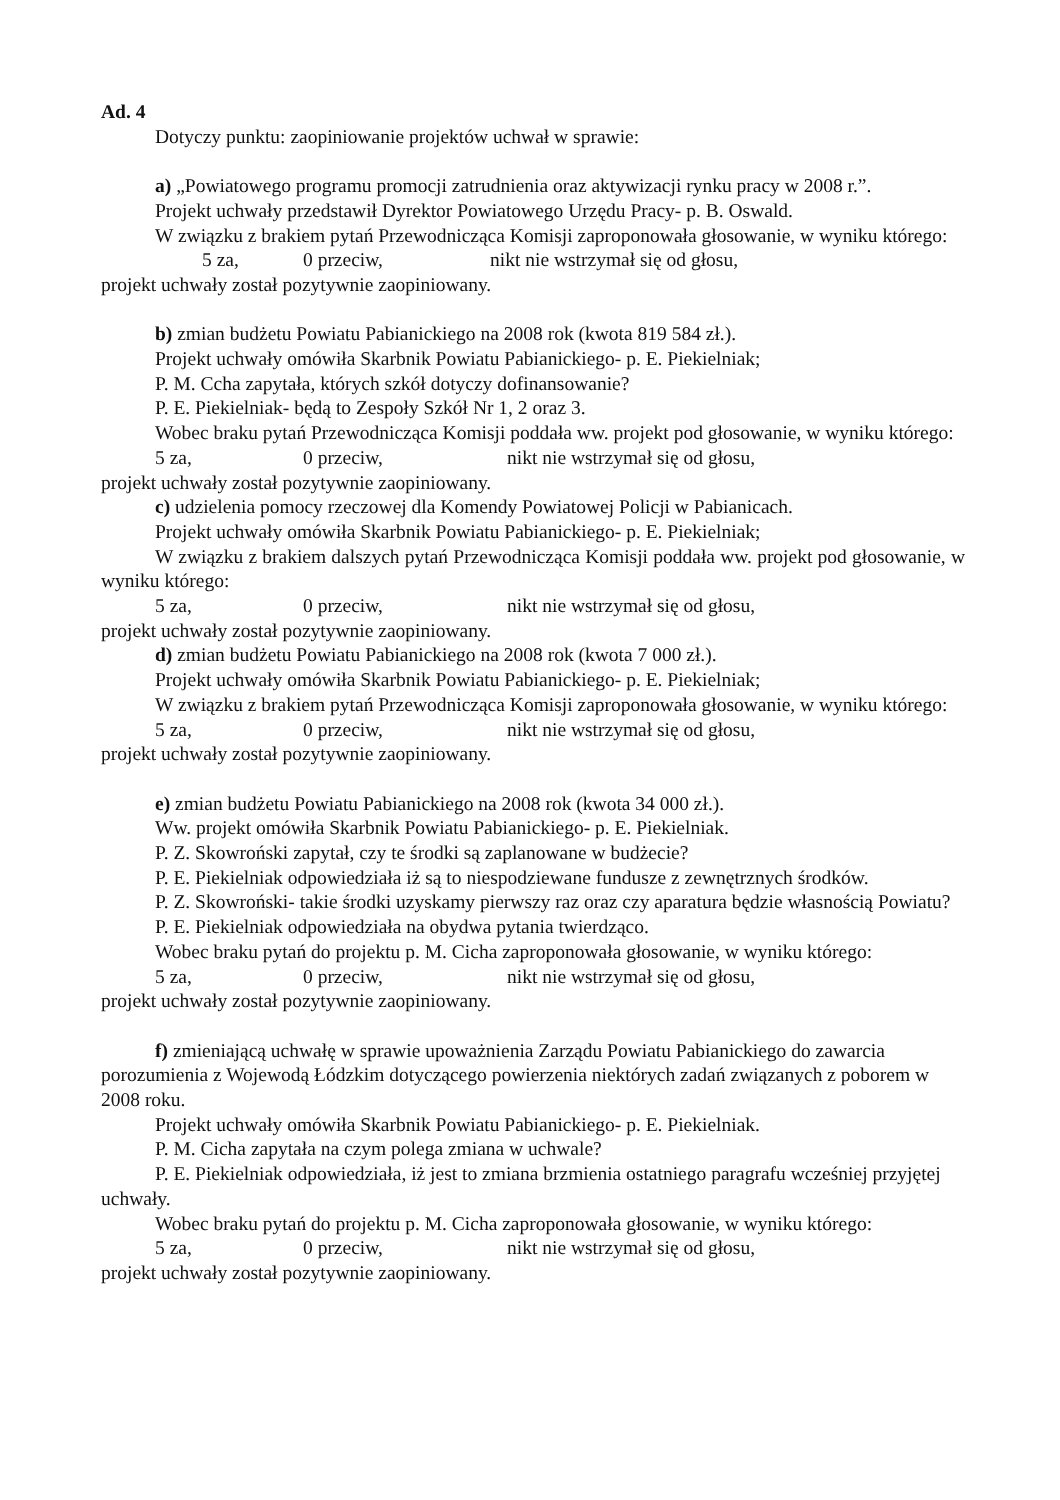Ad. 4
Dotyczy punktu: zaopiniowanie projektów uchwał w sprawie:
a) „Powiatowego programu promocji zatrudnienia oraz aktywizacji rynku pracy w 2008 r.”.
Projekt uchwały przedstawił Dyrektor Powiatowego Urzędu Pracy- p. B. Oswald.
W związku z brakiem pytań Przewodnicząca Komisji zaproponowała głosowanie, w wyniku którego:
5 za, 0 przeciw, nikt nie wstrzymał się od głosu,
projekt uchwały został pozytywnie zaopiniowany.
b) zmian budżetu Powiatu Pabianickiego na 2008 rok (kwota 819 584 zł.).
Projekt uchwały omówiła Skarbnik Powiatu Pabianickiego- p. E. Piekielniak;
P. M. Ccha zapytała, których szkół dotyczy dofinansowanie?
P. E. Piekielniak- będą to Zespoły Szkół Nr 1, 2 oraz 3.
Wobec braku pytań Przewodnicząca Komisji poddała ww. projekt pod głosowanie, w wyniku którego:
5 za, 0 przeciw, nikt nie wstrzymał się od głosu,
projekt uchwały został pozytywnie zaopiniowany.
c) udzielenia pomocy rzeczowej dla Komendy Powiatowej Policji w Pabianicach.
Projekt uchwały omówiła Skarbnik Powiatu Pabianickiego- p. E. Piekielniak;
W związku z brakiem dalszych pytań Przewodnicząca Komisji poddała ww. projekt pod głosowanie, w wyniku którego:
5 za, 0 przeciw, nikt nie wstrzymał się od głosu,
projekt uchwały został pozytywnie zaopiniowany.
d) zmian budżetu Powiatu Pabianickiego na 2008 rok (kwota 7 000 zł.).
Projekt uchwały omówiła Skarbnik Powiatu Pabianickiego- p. E. Piekielniak;
W związku z brakiem pytań Przewodnicząca Komisji zaproponowała głosowanie, w wyniku którego:
5 za, 0 przeciw, nikt nie wstrzymał się od głosu,
projekt uchwały został pozytywnie zaopiniowany.
e) zmian budżetu Powiatu Pabianickiego na 2008 rok (kwota 34 000 zł.).
Ww. projekt omówiła Skarbnik Powiatu Pabianickiego- p. E. Piekielniak.
P. Z. Skowroński zapytał, czy te środki są zaplanowane w budżecie?
P. E. Piekielniak odpowiedziała iż są to niespodziewane fundusze z zewnętrznych środków.
P. Z. Skowroński- takie środki uzyskamy pierwszy raz oraz czy aparatura będzie własnością Powiatu?
P. E. Piekielniak odpowiedziała na obydwa pytania twierdząco.
Wobec braku pytań do projektu p. M. Cicha zaproponowała głosowanie, w wyniku którego:
5 za, 0 przeciw, nikt nie wstrzymał się od głosu,
projekt uchwały został pozytywnie zaopiniowany.
f) zmieniającą uchwałę w sprawie upoważnienia Zarządu Powiatu Pabianickiego do zawarcia porozumienia z Wojewodą Łódzkim dotyczącego powierzenia niektórych zadań związanych z poborem w 2008 roku.
Projekt uchwały omówiła Skarbnik Powiatu Pabianickiego- p. E. Piekielniak.
P. M. Cicha zapytała na czym polega zmiana w uchwale?
P. E. Piekielniak odpowiedziała, iż jest to zmiana brzmienia ostatniego paragrafu wcześniej przyjętej uchwały.
Wobec braku pytań do projektu p. M. Cicha zaproponowała głosowanie, w wyniku którego:
5 za, 0 przeciw, nikt nie wstrzymał się od głosu,
projekt uchwały został pozytywnie zaopiniowany.